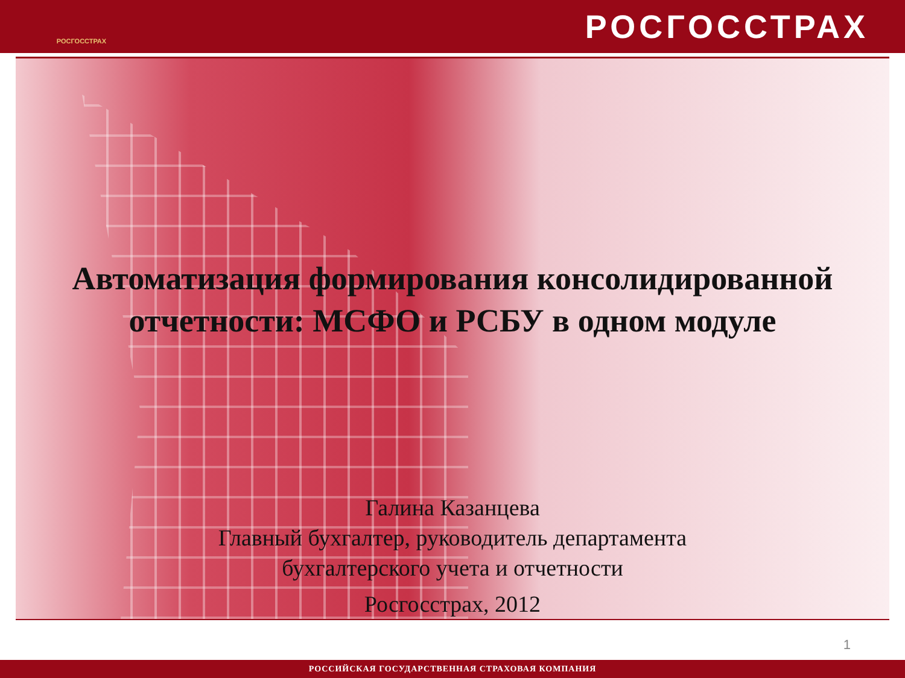РОСГОССТРАХ
РОСГОССТРАХ
Автоматизация формирования консолидированной
отчетности: МСФО и РСБУ в одном модуле
Галина Казанцева
Главный бухгалтер, руководитель департамента
бухгалтерского учета и отчетности
Росгосстрах, 2012
1
РОССИЙСКАЯ ГОСУДАРСТВЕННАЯ СТРАХОВАЯ КОМПАНИЯ